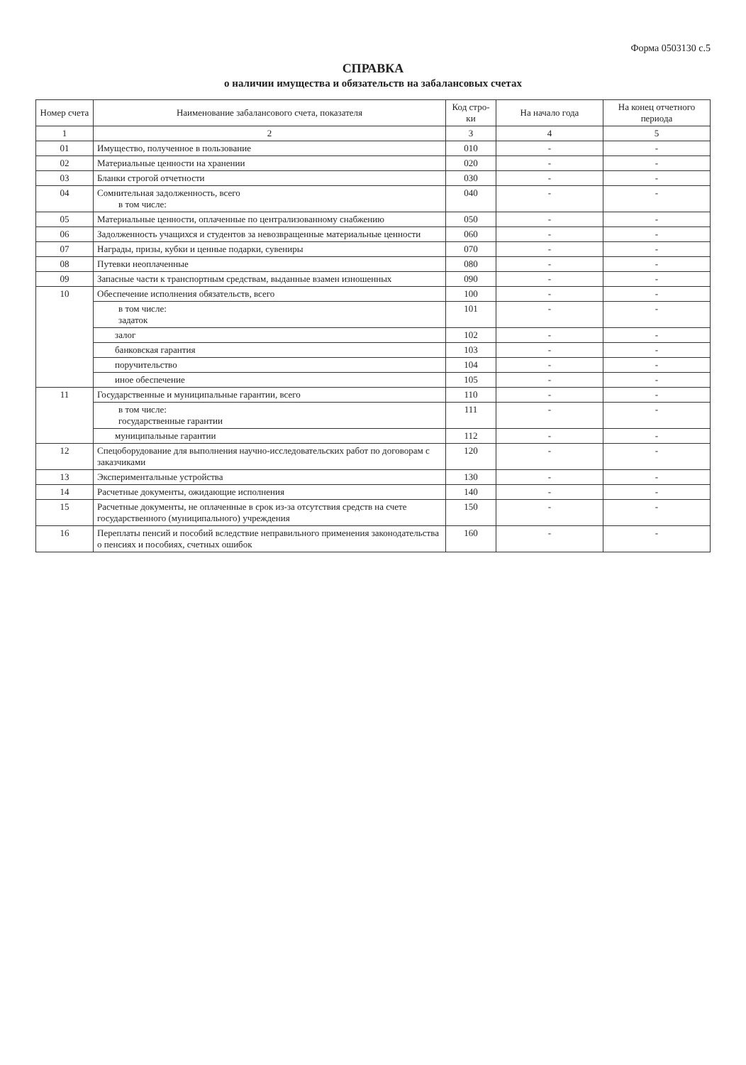Форма 0503130 с.5
СПРАВКА
о наличии имущества и обязательств на забалансовых счетах
| Номер счета | Наименование забалансового счета, показателя | Код стро-ки | На начало года | На конец отчетного периода |
| --- | --- | --- | --- | --- |
| 1 | 2 | 3 | 4 | 5 |
| 01 | Имущество, полученное в пользование | 010 | - | - |
| 02 | Материальные ценности на хранении | 020 | - | - |
| 03 | Бланки строгой отчетности | 030 | - | - |
| 04 | Сомнительная задолженность, всего в том числе: | 040 | - | - |
| 05 | Материальные ценности, оплаченные по централизованному снабжению | 050 | - | - |
| 06 | Задолженность учащихся и студентов за невозвращенные материальные ценности | 060 | - | - |
| 07 | Награды, призы, кубки и ценные подарки, сувениры | 070 | - | - |
| 08 | Путевки неоплаченные | 080 | - | - |
| 09 | Запасные части к транспортным средствам, выданные взамен изношенных | 090 | - | - |
| 10 | Обеспечение исполнения обязательств, всего | 100 | - | - |
| | в том числе: задаток | 101 | - | - |
| | залог | 102 | - | - |
| | банковская гарантия | 103 | - | - |
| | поручительство | 104 | - | - |
| | иное обеспечение | 105 | - | - |
| 11 | Государственные и муниципальные гарантии, всего | 110 | - | - |
| | в том числе: государственные гарантии | 111 | - | - |
| | муниципальные гарантии | 112 | - | - |
| 12 | Спецоборудование для выполнения научно-исследовательских работ по договорам с заказчиками | 120 | - | - |
| 13 | Экспериментальные устройства | 130 | - | - |
| 14 | Расчетные документы, ожидающие исполнения | 140 | - | - |
| 15 | Расчетные документы, не оплаченные в срок из-за отсутствия средств на счете государственного (муниципального) учреждения | 150 | - | - |
| 16 | Переплаты пенсий и пособий вследствие неправильного применения законодательства о пенсиях и пособиях, счетных ошибок | 160 | - | - |